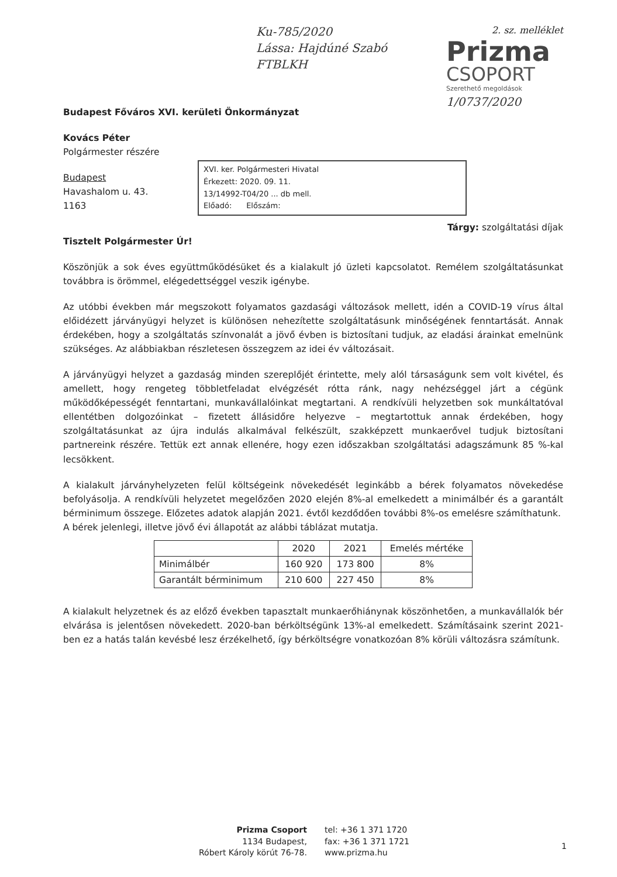Ku-785/2020
Lássa: Hajdúné Szabó
FTBLKH
2. sz. melléklet
Prizma
CSOPORT
Szerethető megoldások
1/0737/2020
Budapest Főváros XVI. kerületi Önkormányzat
Kovács Péter
Polgármester részére
Budapest
Havashalom u. 43.
1163
XVI. ker. Polgármesteri Hivatal
Érkezett: 2020. 09. 11.
13/14992-T04/20 ... db mell.
Előadó: Előszám:
Tárgy: szolgáltatási díjak
Tisztelt Polgármester Úr!
Köszönjük a sok éves együttműködésüket és a kialakult jó üzleti kapcsolatot. Remélem szolgáltatásunkat továbbra is örömmel, elégedettséggel veszik igénybe.
Az utóbbi években már megszokott folyamatos gazdasági változások mellett, idén a COVID-19 vírus által előidézett járványügyi helyzet is különösen nehezítette szolgáltatásunk minőségének fenntartását. Annak érdekében, hogy a szolgáltatás színvonalát a jövő évben is biztosítani tudjuk, az eladási árainkat emelnünk szükséges. Az alábbiakban részletesen összegzem az idei év változásait.
A járványügyi helyzet a gazdaság minden szereplőjét érintette, mely alól társaságunk sem volt kivétel, és amellett, hogy rengeteg többletfeladat elvégzését rótta ránk, nagy nehézséggel járt a cégünk működőképességét fenntartani, munkavállalóinkat megtartani. A rendkívüli helyzetben sok munkáltatóval ellentétben dolgozóinkat – fizetett állásidőre helyezve – megtartottuk annak érdekében, hogy szolgáltatásunkat az újra indulás alkalmával felkészült, szakképzett munkaerővel tudjuk biztosítani partnereink részére. Tettük ezt annak ellenére, hogy ezen időszakban szolgáltatási adagszámunk 85 %-kal lecsökkent.
A kialakult járványhelyzeten felül költségeink növekedését leginkább a bérek folyamatos növekedése befolyásolja. A rendkívüli helyzetet megelőzően 2020 elején 8%-al emelkedett a minimálbér és a garantált bérminimum összege. Előzetes adatok alapján 2021. évtől kezdődően további 8%-os emelésre számíthatunk.
A bérek jelenlegi, illetve jövő évi állapotát az alábbi táblázat mutatja.
| | 2020 | 2021 | Emelés mértéke |
| --- | --- | --- | --- |
| Minimálbér | 160 920 | 173 800 | 8% |
| Garantált bérminimum | 210 600 | 227 450 | 8% |
A kialakult helyzetnek és az előző években tapasztalt munkaerőhiánynak köszönhetően, a munkavállalók bér elvárása is jelentősen növekedett. 2020-ban bérköltségünk 13%-al emelkedett. Számításaink szerint 2021-ben ez a hatás talán kevésbé lesz érzékelhető, így bérköltségre vonatkozóan 8% körüli változásra számítunk.
Prizma Csoport
1134 Budapest,
Róbert Károly körút 76-78.
tel: +36 1 371 1720
fax: +36 1 371 1721
www.prizma.hu
1